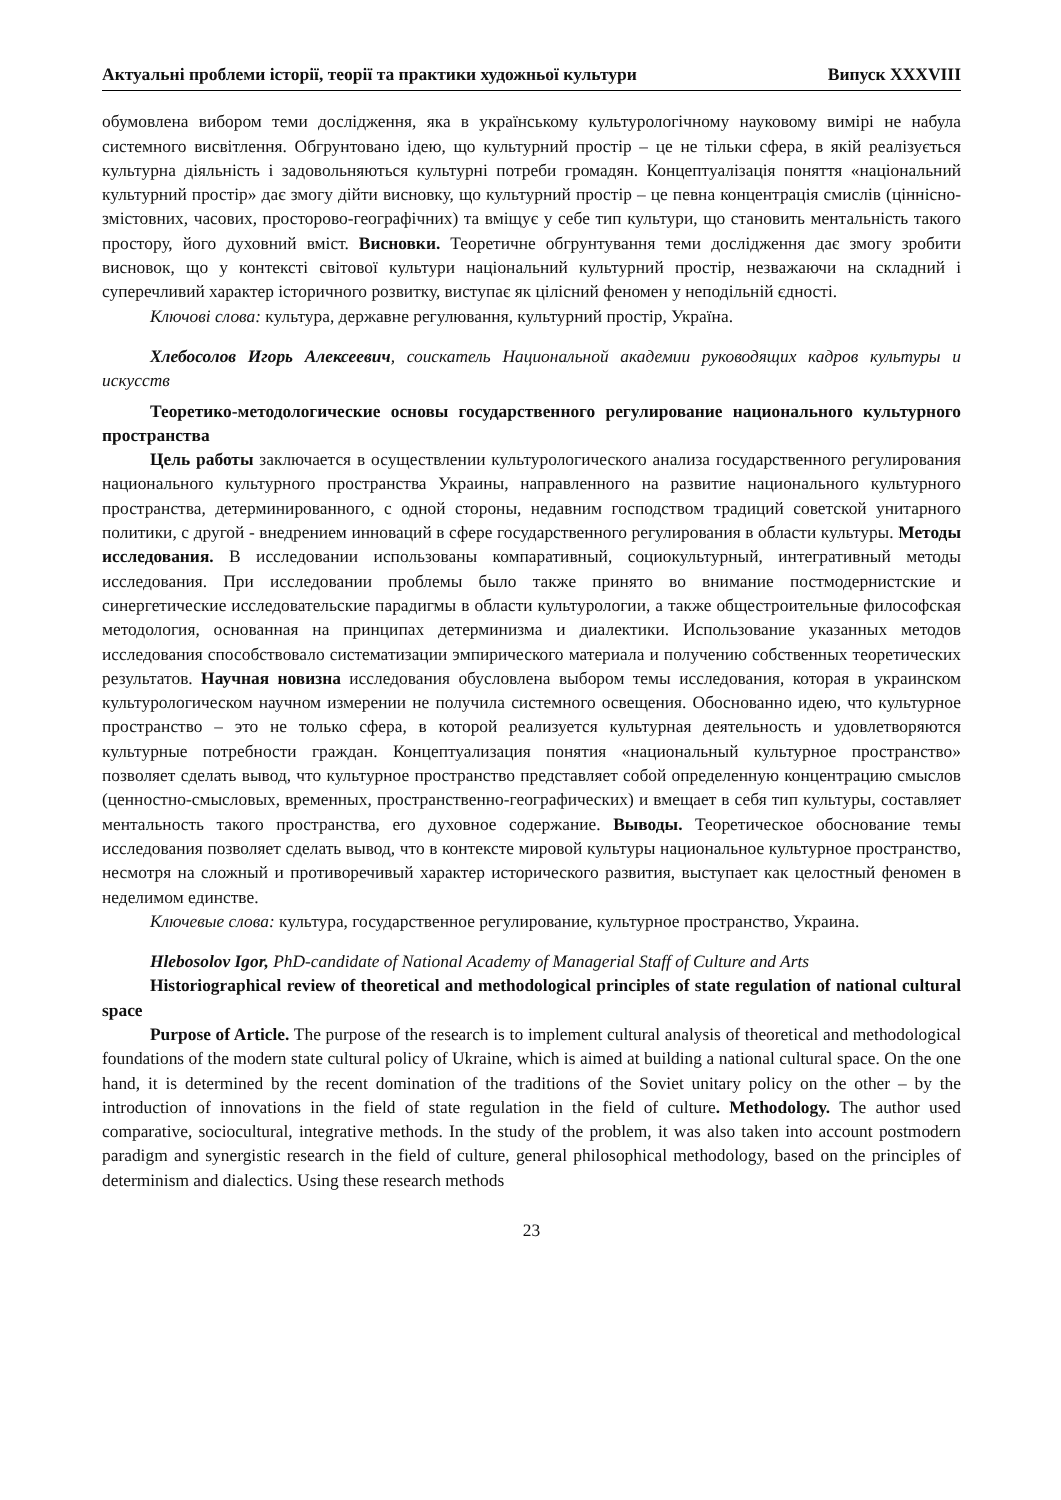Актуальні проблеми історії, теорії та практики художньої культури Випуск XXXVIII
обумовлена вибором теми дослідження, яка в українському культурологічному науковому вимірі не набула системного висвітлення. Обгрунтовано ідею, що культурний простір – це не тільки сфера, в якій реалізується культурна діяльність і задовольняються культурні потреби громадян. Концептуалізація поняття «національний культурний простір» дає змогу дійти висновку, що культурний простір – це певна концентрація смислів (ціннісно-змістовних, часових, просторово-географічних) та вміщує у себе тип культури, що становить ментальність такого простору, його духовний вміст. Висновки. Теоретичне обгрунтування теми дослідження дає змогу зробити висновок, що у контексті світової культури національний культурний простір, незважаючи на складний і суперечливий характер історичного розвитку, виступає як цілісний феномен у неподільній єдності.
Ключові слова: культура, державне регулювання, культурний простір, Україна.
Хлебосолов Игорь Алексеевич, соискатель Национальной академии руководящих кадров культуры и искусств
Теоретико-методологические основы государственного регулирование национального культурного пространства
Цель работы заключается в осуществлении культурологического анализа государственного регулирования национального культурного пространства Украины, направленного на развитие национального культурного пространства, детерминированного, с одной стороны, недавним господством традиций советской унитарного политики, с другой - внедрением инноваций в сфере государственного регулирования в области культуры. Методы исследования. В исследовании использованы компаративный, социокультурный, интегративный методы исследования. При исследовании проблемы было также принято во внимание постмодернистские и синергетические исследовательские парадигмы в области культурологии, а также общестроительные философская методология, основанная на принципах детерминизма и диалектики. Использование указанных методов исследования способствовало систематизации эмпирического материала и получению собственных теоретических результатов. Научная новизна исследования обусловлена выбором темы исследования, которая в украинском культурологическом научном измерении не получила системного освещения. Обоснованно идею, что культурное пространство – это не только сфера, в которой реализуется культурная деятельность и удовлетворяются культурные потребности граждан. Концептуализация понятия «национальный культурное пространство» позволяет сделать вывод, что культурное пространство представляет собой определенную концентрацию смыслов (ценностно-смысловых, временных, пространственно-географических) и вмещает в себя тип культуры, составляет ментальность такого пространства, его духовное содержание. Выводы. Теоретическое обоснование темы исследования позволяет сделать вывод, что в контексте мировой культуры национальное культурное пространство, несмотря на сложный и противоречивый характер исторического развития, выступает как целостный феномен в неделимом единстве.
Ключевые слова: культура, государственное регулирование, культурное пространство, Украина.
Hlebosolov Igor, PhD-candidate of National Academy of Managerial Staff of Culture and Arts
Historiographical review of theoretical and methodological principles of state regulation of national cultural space
Purpose of Article. The purpose of the research is to implement cultural analysis of theoretical and methodological foundations of the modern state cultural policy of Ukraine, which is aimed at building a national cultural space. On the one hand, it is determined by the recent domination of the traditions of the Soviet unitary policy on the other – by the introduction of innovations in the field of state regulation in the field of culture. Methodology. The author used comparative, sociocultural, integrative methods. In the study of the problem, it was also taken into account postmodern paradigm and synergistic research in the field of culture, general philosophical methodology, based on the principles of determinism and dialectics. Using these research methods
23